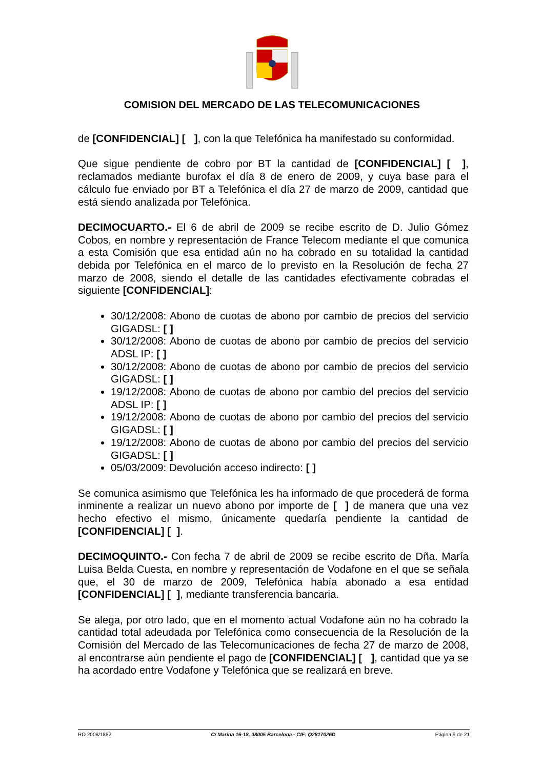COMISION DEL MERCADO DE LAS TELECOMUNICACIONES
de [CONFIDENCIAL] [ ], con la que Telefónica ha manifestado su conformidad.
Que sigue pendiente de cobro por BT la cantidad de [CONFIDENCIAL] [ ], reclamados mediante burofax el día 8 de enero de 2009, y cuya base para el cálculo fue enviado por BT a Telefónica el día 27 de marzo de 2009, cantidad que está siendo analizada por Telefónica.
DECIMOCUARTO.- El 6 de abril de 2009 se recibe escrito de D. Julio Gómez Cobos, en nombre y representación de France Telecom mediante el que comunica a esta Comisión que esa entidad aún no ha cobrado en su totalidad la cantidad debida por Telefónica en el marco de lo previsto en la Resolución de fecha 27 marzo de 2008, siendo el detalle de las cantidades efectivamente cobradas el siguiente [CONFIDENCIAL]:
30/12/2008: Abono de cuotas de abono por cambio de precios del servicio GIGADSL: [ ]
30/12/2008: Abono de cuotas de abono por cambio de precios del servicio ADSL IP: [ ]
30/12/2008: Abono de cuotas de abono por cambio de precios del servicio GIGADSL: [ ]
19/12/2008: Abono de cuotas de abono por cambio del precios del servicio ADSL IP: [ ]
19/12/2008: Abono de cuotas de abono por cambio del precios del servicio GIGADSL: [ ]
19/12/2008: Abono de cuotas de abono por cambio del precios del servicio GIGADSL: [ ]
05/03/2009: Devolución acceso indirecto: [ ]
Se comunica asimismo que Telefónica les ha informado de que procederá de forma inminente a realizar un nuevo abono por importe de [ ] de manera que una vez hecho efectivo el mismo, únicamente quedaría pendiente la cantidad de [CONFIDENCIAL] [ ].
DECIMOQUINTO.- Con fecha 7 de abril de 2009 se recibe escrito de Dña. María Luisa Belda Cuesta, en nombre y representación de Vodafone en el que se señala que, el 30 de marzo de 2009, Telefónica había abonado a esa entidad [CONFIDENCIAL] [ ], mediante transferencia bancaria.
Se alega, por otro lado, que en el momento actual Vodafone aún no ha cobrado la cantidad total adeudada por Telefónica como consecuencia de la Resolución de la Comisión del Mercado de las Telecomunicaciones de fecha 27 de marzo de 2008, al encontrarse aún pendiente el pago de [CONFIDENCIAL] [ ], cantidad que ya se ha acordado entre Vodafone y Telefónica que se realizará en breve.
RO 2008/1882 C/ Marina 16-18, 08005 Barcelona - CIF: Q2817026D Página 9 de 21